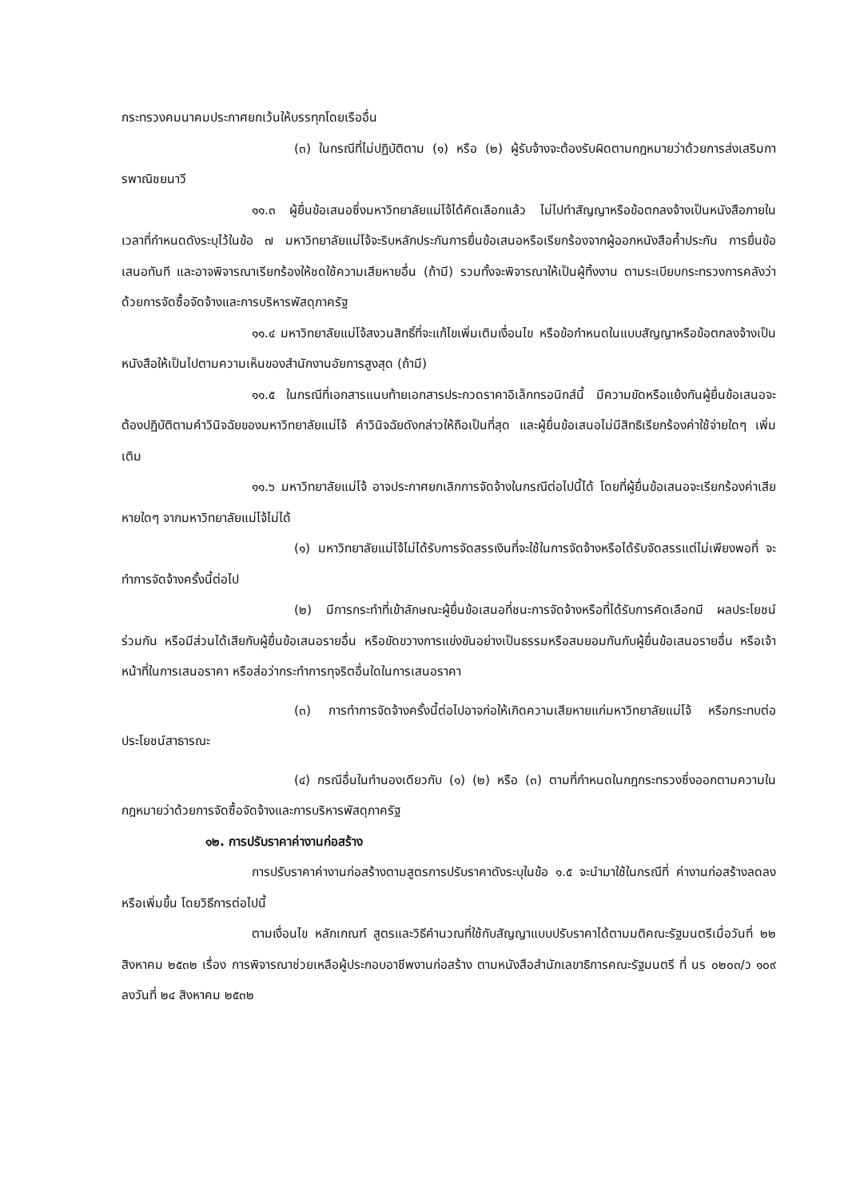กระทรวงคมนาคมประกาศยกเว้นให้บรรทุกโดยเรืออื่น
(๓) ในกรณีที่ไม่ปฏิบัติตาม (๑) หรือ (๒) ผู้รับจ้างจะต้องรับผิดตามกฎหมายว่าด้วยการส่งเสริมการพาณิชยนาวี
๑๑.๓ ผู้ยื่นข้อเสนอซึ่งมหาวิทยาลัยแม่โจ้ได้คัดเลือกแล้ว ไม่ไปทำสัญญาหรือข้อตกลงจ้างเป็นหนังสือภายในเวลาที่กำหนดดังระบุไว้ในข้อ ๗ มหาวิทยาลัยแม่โจ้จะริบหลักประกันการยื่นข้อเสนอหรือเรียกร้องจากผู้ออกหนังสือค้ำประกัน การยื่นข้อเสนอทันที และอาจพิจารณาเรียกร้องให้ชดใช้ความเสียหายอื่น (ถ้ามี) รวมทั้งจะพิจารณาให้เป็นผู้ทิ้งงาน ตามระเบียบกระทรวงการคลังว่าด้วยการจัดซื้อจัดจ้างและการบริหารพัสดุภาครัฐ
๑๑.๔ มหาวิทยาลัยแม่โจ้สงวนสิทธิ์ที่จะแก้ไขเพิ่มเติมเงื่อนไข หรือข้อกำหนดในแบบสัญญาหรือข้อตกลงจ้างเป็นหนังสือให้เป็นไปตามความเห็นของสำนักงานอัยการสูงสุด (ถ้ามี)
๑๑.๕ ในกรณีที่เอกสารแนบท้ายเอกสารประกวดราคาอิเล็กทรอนิกส์นี้ มีความขัดหรือแย้งกันผู้ยื่นข้อเสนอจะต้องปฏิบัติตามคำวินิจฉัยของมหาวิทยาลัยแม่โจ้ คำวินิจฉัยดังกล่าวให้ถือเป็นที่สุด และผู้ยื่นข้อเสนอไม่มีสิทธิเรียกร้องค่าใช้จ่ายใดๆ เพิ่มเติม
๑๑.๖ มหาวิทยาลัยแม่โจ้ อาจประกาศยกเลิกการจัดจ้างในกรณีต่อไปนี้ได้ โดยที่ผู้ยื่นข้อเสนอจะเรียกร้องค่าเสียหายใดๆ จากมหาวิทยาลัยแม่โจ้ไม่ได้
(๑) มหาวิทยาลัยแม่โจ้ไม่ได้รับการจัดสรรเงินที่จะใช้ในการจัดจ้างหรือได้รับจัดสรรแต่ไม่เพียงพอที่ จะทำการจัดจ้างครั้งนี้ต่อไป
(๒) มีการกระทำที่เข้าลักษณะผู้ยื่นข้อเสนอที่ชนะการจัดจ้างหรือที่ได้รับการคัดเลือกมี ผลประโยชน์ร่วมกัน หรือมีส่วนได้เสียกับผู้ยื่นข้อเสนอรายอื่น หรือขัดขวางการแข่งขันอย่างเป็นธรรมหรือสมยอมกันกับผู้ยื่นข้อเสนอรายอื่น หรือเจ้าหน้าที่ในการเสนอราคา หรือส่อว่ากระทำการทุจริตอื่นใดในการเสนอราคา
(๓) การทำการจัดจ้างครั้งนี้ต่อไปอาจก่อให้เกิดความเสียหายแก่มหาวิทยาลัยแม่โจ้ หรือกระทบต่อประโยชน์สาธารณะ
(๔) กรณีอื่นในทำนองเดียวกับ (๑) (๒) หรือ (๓) ตามที่กำหนดในกฎกระทรวงซึ่งออกตามความในกฎหมายว่าด้วยการจัดซื้อจัดจ้างและการบริหารพัสดุภาครัฐ
๑๒. การปรับราคาค่างานก่อสร้าง
การปรับราคาค่างานก่อสร้างตามสูตรการปรับราคาดังระบุในข้อ ๑.๕ จะนำมาใช้ในกรณีที่ ค่างานก่อสร้างลดลงหรือเพิ่มขึ้น โดยวิธีการต่อไปนี้
ตามเงื่อนไข หลักเกณฑ์ สูตรและวิธีคำนวณที่ใช้กับสัญญาแบบปรับราคาได้ตามมติคณะรัฐมนตรีเมื่อวันที่ ๒๒ สิงหาคม ๒๕๓๒ เรื่อง การพิจารณาช่วยเหลือผู้ประกอบอาชีพงานก่อสร้าง ตามหนังสือสำนักเลขาธิการคณะรัฐมนตรี ที่ นร ๐๒๐๓/ว ๑๐๙ ลงวันที่ ๒๔ สิงหาคม ๒๕๓๒